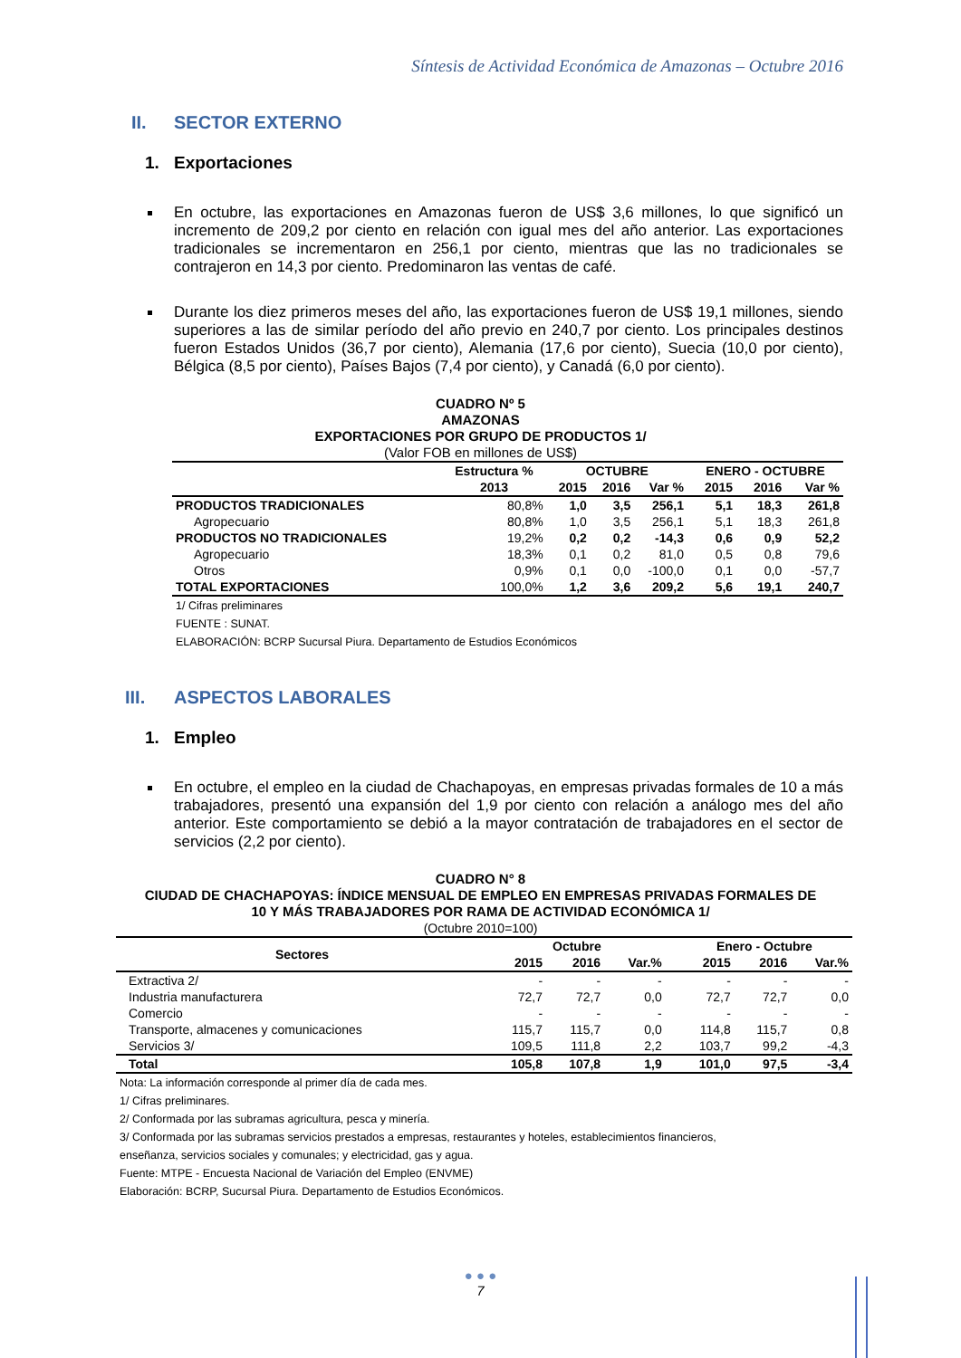Síntesis de Actividad Económica de Amazonas – Octubre 2016
II. SECTOR EXTERNO
1. Exportaciones
En octubre, las exportaciones en Amazonas fueron de US$ 3,6 millones, lo que significó un incremento de 209,2 por ciento en relación con igual mes del año anterior. Las exportaciones tradicionales se incrementaron en 256,1 por ciento, mientras que las no tradicionales se contrajeron en 14,3 por ciento. Predominaron las ventas de café.
Durante los diez primeros meses del año, las exportaciones fueron de US$ 19,1 millones, siendo superiores a las de similar período del año previo en 240,7 por ciento. Los principales destinos fueron Estados Unidos (36,7 por ciento), Alemania (17,6 por ciento), Suecia (10,0 por ciento), Bélgica (8,5 por ciento), Países Bajos (7,4 por ciento), y Canadá (6,0 por ciento).
CUADRO Nº 5
AMAZONAS
EXPORTACIONES POR GRUPO DE PRODUCTOS 1/
(Valor FOB en millones de US$)
| | Estructura % | OCTUBRE | | | ENERO - OCTUBRE | | |
| --- | --- | --- | --- | --- | --- | --- | --- |
| | 2013 | 2015 | 2016 | Var % | 2015 | 2016 | Var % |
| PRODUCTOS TRADICIONALES | 80,8% | 1,0 | 3,5 | 256,1 | 5,1 | 18,3 | 261,8 |
| Agropecuario | 80,8% | 1,0 | 3,5 | 256,1 | 5,1 | 18,3 | 261,8 |
| PRODUCTOS NO TRADICIONALES | 19,2% | 0,2 | 0,2 | -14,3 | 0,6 | 0,9 | 52,2 |
| Agropecuario | 18,3% | 0,1 | 0,2 | 81,0 | 0,5 | 0,8 | 79,6 |
| Otros | 0,9% | 0,1 | 0,0 | -100,0 | 0,1 | 0,0 | -57,7 |
| TOTAL EXPORTACIONES | 100,0% | 1,2 | 3,6 | 209,2 | 5,6 | 19,1 | 240,7 |
1/ Cifras preliminares
FUENTE : SUNAT.
ELABORACIÓN: BCRP Sucursal Piura. Departamento de Estudios Económicos
III. ASPECTOS LABORALES
1. Empleo
En octubre, el empleo en la ciudad de Chachapoyas, en empresas privadas formales de 10 a más trabajadores, presentó una expansión del 1,9 por ciento con relación a análogo mes del año anterior. Este comportamiento se debió a la mayor contratación de trabajadores en el sector de servicios (2,2 por ciento).
CUADRO N° 8
CIUDAD DE CHACHAPOYAS: ÍNDICE MENSUAL DE EMPLEO EN EMPRESAS PRIVADAS FORMALES DE
10 Y MÁS TRABAJADORES POR RAMA DE ACTIVIDAD ECONÓMICA 1/
(Octubre 2010=100)
| Sectores | Octubre | | | | Enero - Octubre | | |
| --- | --- | --- | --- | --- | --- | --- | --- |
| | 2015 | 2016 | Var.% | | 2015 | 2016 | Var.% |
| Extractiva 2/ | - | - | - | | - | - | - |
| Industria manufacturera | 72,7 | 72,7 | 0,0 | | 72,7 | 72,7 | 0,0 |
| Comercio | - | - | - | | - | - | - |
| Transporte, almacenes y comunicaciones | 115,7 | 115,7 | 0,0 | | 114,8 | 115,7 | 0,8 |
| Servicios 3/ | 109,5 | 111,8 | 2,2 | | 103,7 | 99,2 | -4,3 |
| Total | 105,8 | 107,8 | 1,9 | | 101,0 | 97,5 | -3,4 |
Nota: La información corresponde al primer día de cada mes.
1/ Cifras preliminares.
2/ Conformada por las subramas agricultura, pesca y minería.
3/ Conformada por las subramas servicios prestados a empresas, restaurantes y hoteles, establecimientos financieros,
enseñanza, servicios sociales y comunales; y electricidad, gas y agua.
Fuente: MTPE - Encuesta Nacional de Variación del Empleo (ENVME)
Elaboración: BCRP, Sucursal Piura. Departamento de Estudios Económicos.
● ● ●
7